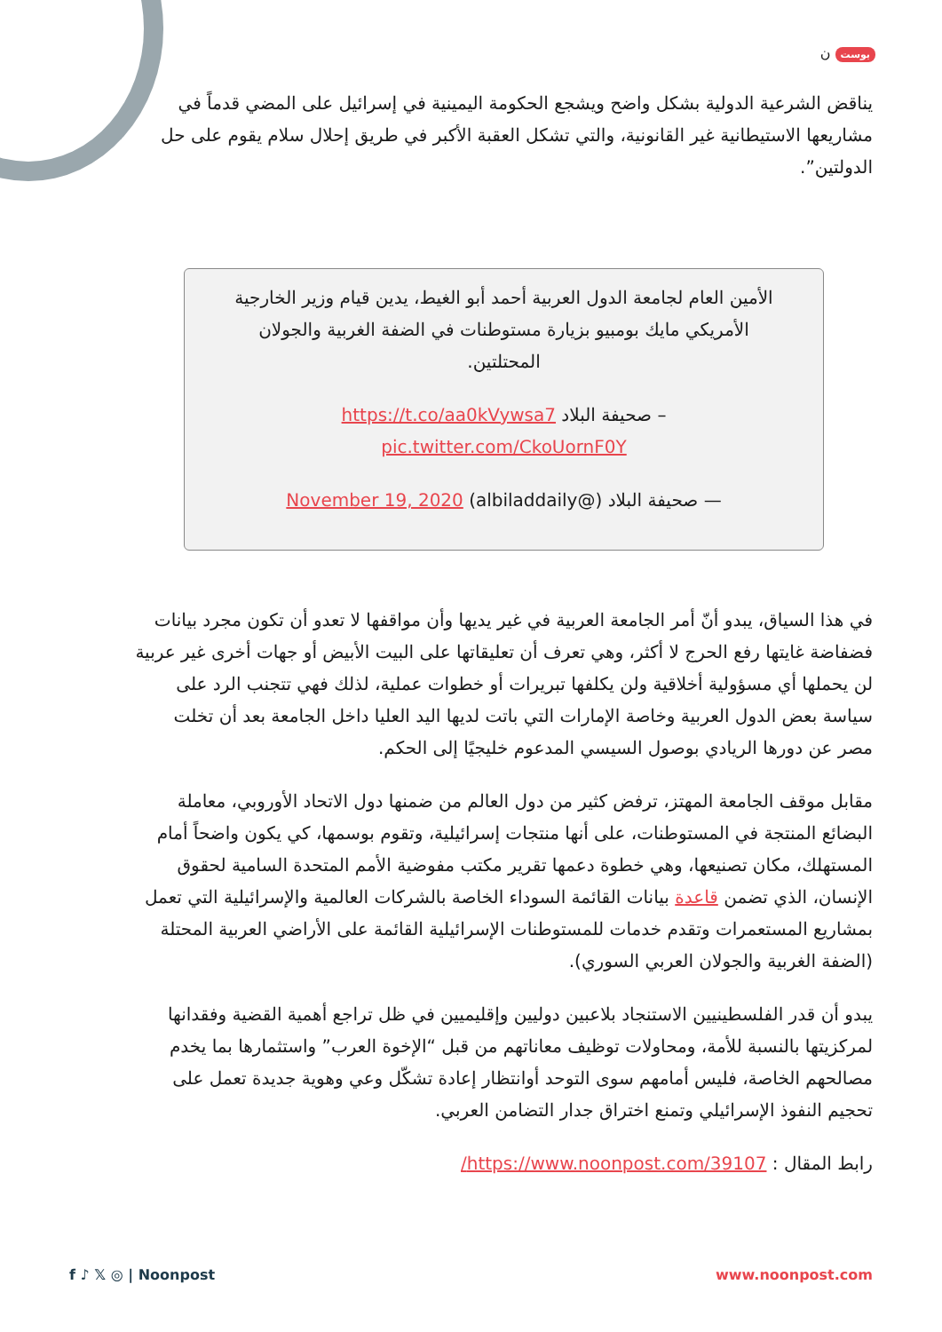بوست ن
يناقض الشرعية الدولية بشكل واضح ويشجع الحكومة اليمينية في إسرائيل على المضي قدماً في مشاريعها الاستيطانية غير القانونية، والتي تشكل العقبة الأكبر في طريق إحلال سلام يقوم على حل الدولتين”.
الأمين العام لجامعة الدول العربية أحمد أبو الغيط، يدين قيام وزير الخارجية الأمريكي مايك بومبيو بزيارة مستوطنات في الضفة الغربية والجولان المحتلتين.
– صحيفة البلاد https://t.co/aa0kVywsa7 pic.twitter.com/CkoUornF0Y
— صحيفة البلاد (@albiladdaily) November 19, 2020
في هذا السياق، يبدو أنّ أمر الجامعة العربية في غير يديها وأن مواقفها لا تعدو أن تكون مجرد بيانات فضفاضة غايتها رفع الحرج لا أكثر، وهي تعرف أن تعليقاتها على البيت الأبيض أو جهات أخرى غير عربية لن يحملها أي مسؤولية أخلاقية ولن يكلفها تبريرات أو خطوات عملية، لذلك فهي تتجنب الرد على سياسة بعض الدول العربية وخاصة الإمارات التي باتت لديها اليد العليا داخل الجامعة بعد أن تخلت مصر عن دورها الريادي بوصول السيسي المدعوم خليجيًا إلى الحكم.
مقابل موقف الجامعة المهتز، ترفض كثير من دول العالم من ضمنها دول الاتحاد الأوروبي، معاملة البضائع المنتجة في المستوطنات، على أنها منتجات إسرائيلية، وتقوم بوسمها، كي يكون واضحاً أمام المستهلك، مكان تصنيعها، وهي خطوة دعمها تقرير مكتب مفوضية الأمم المتحدة السامية لحقوق الإنسان، الذي تضمن قاعدة بيانات القائمة السوداء الخاصة بالشركات العالمية والإسرائيلية التي تعمل بمشاريع المستعمرات وتقدم خدمات للمستوطنات الإسرائيلية القائمة على الأراضي العربية المحتلة (الضفة الغربية والجولان العربي السوري).
يبدو أن قدر الفلسطينيين الاستنجاد بلاعبين دوليين وإقليميين في ظل تراجع أهمية القضية وفقدانها لمركزيتها بالنسبة للأمة، ومحاولات توظيف معاناتهم من قبل “الإخوة العرب” واستثمارها بما يخدم مصالحهم الخاصة، فليس أمامهم سوى التوحد أوانتظار إعادة تشكّل وعي وهوية جديدة تعمل على تحجيم النفوذ الإسرائيلي وتمنع اختراق جدار التضامن العربي.
رابط المقال : https://www.noonpost.com/39107/
f ♪ 𝕏 ◎ | Noonpost www.noonpost.com